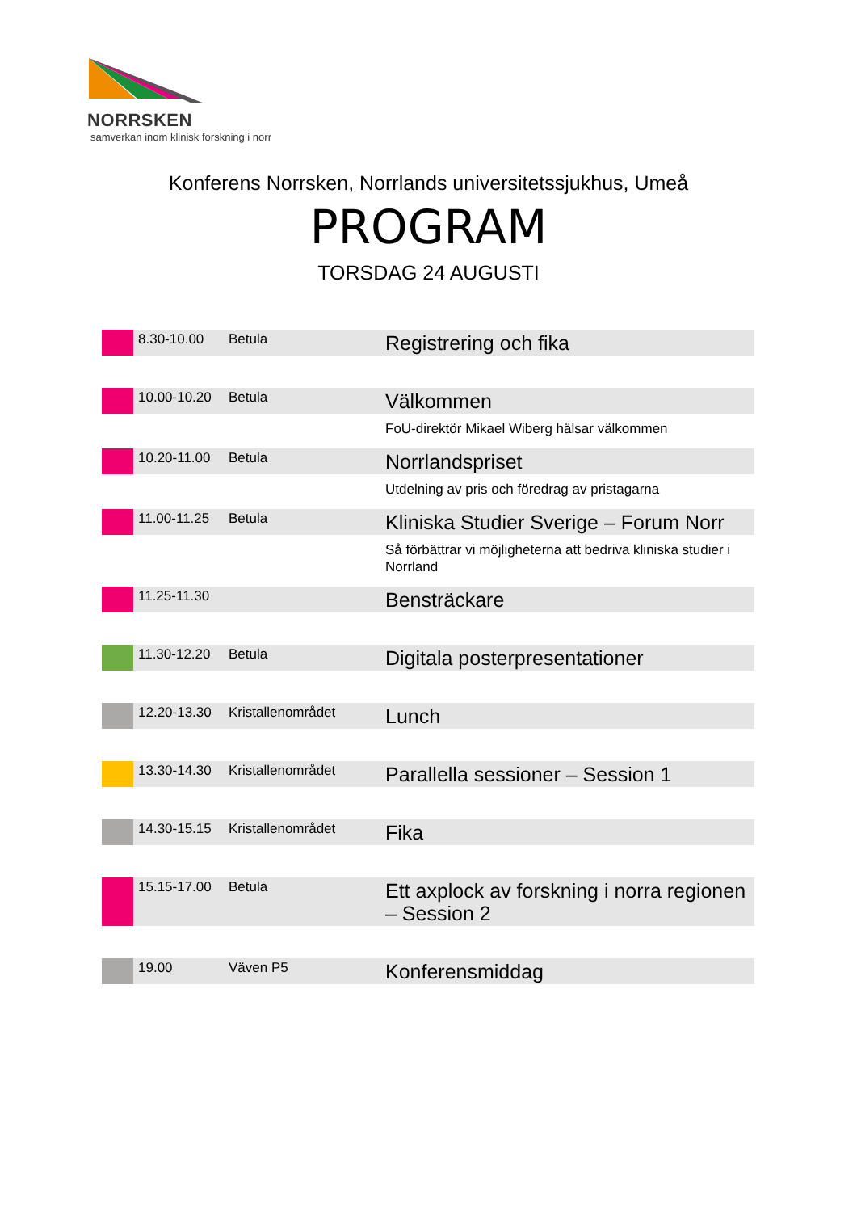NORRSKEN
samverkan inom klinisk forskning i norr
Konferens Norrsken, Norrlands universitetssjukhus, Umeå
PROGRAM
TORSDAG 24 AUGUSTI
| | 8.30-10.00 | Betula | | Registrering och fika |
| | 10.00-10.20 | Betula | | Välkommen |
| | | | | FoU-direktör Mikael Wiberg hälsar välkommen |
| | 10.20-11.00 | Betula | | Norrlandspriset |
| | | | | Utdelning av pris och föredrag av pristagarna |
| | 11.00-11.25 | Betula | | Kliniska Studier Sverige – Forum Norr |
| | | | | Så förbättrar vi möjligheterna att bedriva kliniska studier i Norrland |
| | 11.25-11.30 | | | Bensträckare |
| | 11.30-12.20 | Betula | | Digitala posterpresentationer |
| | 12.20-13.30 | Kristallenområdet | | Lunch |
| | 13.30-14.30 | Kristallenområdet | | Parallella sessioner – Session 1 |
| | 14.30-15.15 | Kristallenområdet | | Fika |
| | 15.15-17.00 | Betula | | Ett axplock av forskning i norra regionen – Session 2 |
| | 19.00 | Väven P5 | | Konferensmiddag |